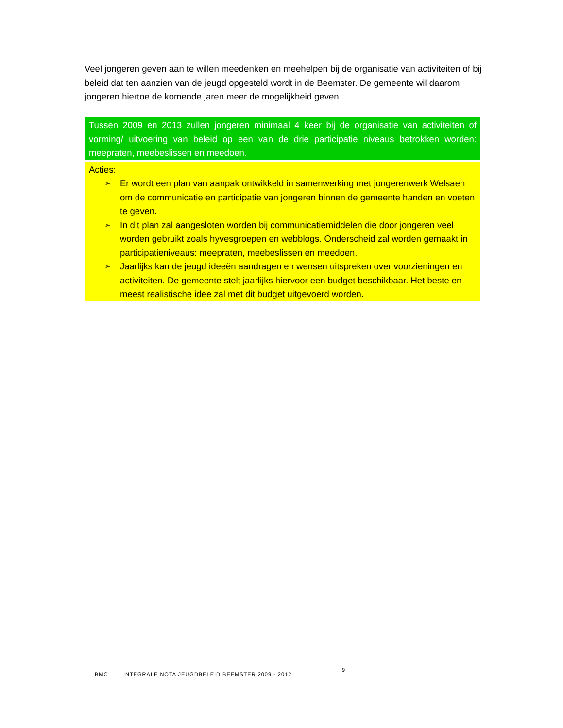Veel jongeren geven aan te willen meedenken en meehelpen bij de organisatie van activiteiten of bij beleid dat ten aanzien van de jeugd opgesteld wordt in de Beemster. De gemeente wil daarom jongeren hiertoe de komende jaren meer de mogelijkheid geven.
Tussen 2009 en 2013 zullen jongeren minimaal 4 keer bij de organisatie van activiteiten of vorming/ uitvoering van beleid op een van de drie participatie niveaus betrokken worden: meepraten, meebeslissen en meedoen.
Acties:
➢ Er wordt een plan van aanpak ontwikkeld in samenwerking met jongerenwerk Welsaen om de communicatie en participatie van jongeren binnen de gemeente handen en voeten te geven.
➢ In dit plan zal aangesloten worden bij communicatiemiddelen die door jongeren veel worden gebruikt zoals hyvesgroepen en webblogs. Onderscheid zal worden gemaakt in participatieniveaus: meepraten, meebeslissen en meedoen.
➢ Jaarlijks kan de jeugd ideeën aandragen en wensen uitspreken over voorzieningen en activiteiten. De gemeente stelt jaarlijks hiervoor een budget beschikbaar. Het beste en meest realistische idee zal met dit budget uitgevoerd worden.
BMC
INTEGRALE NOTA JEUGDBELEID BEEMSTER 2009 - 2012
9